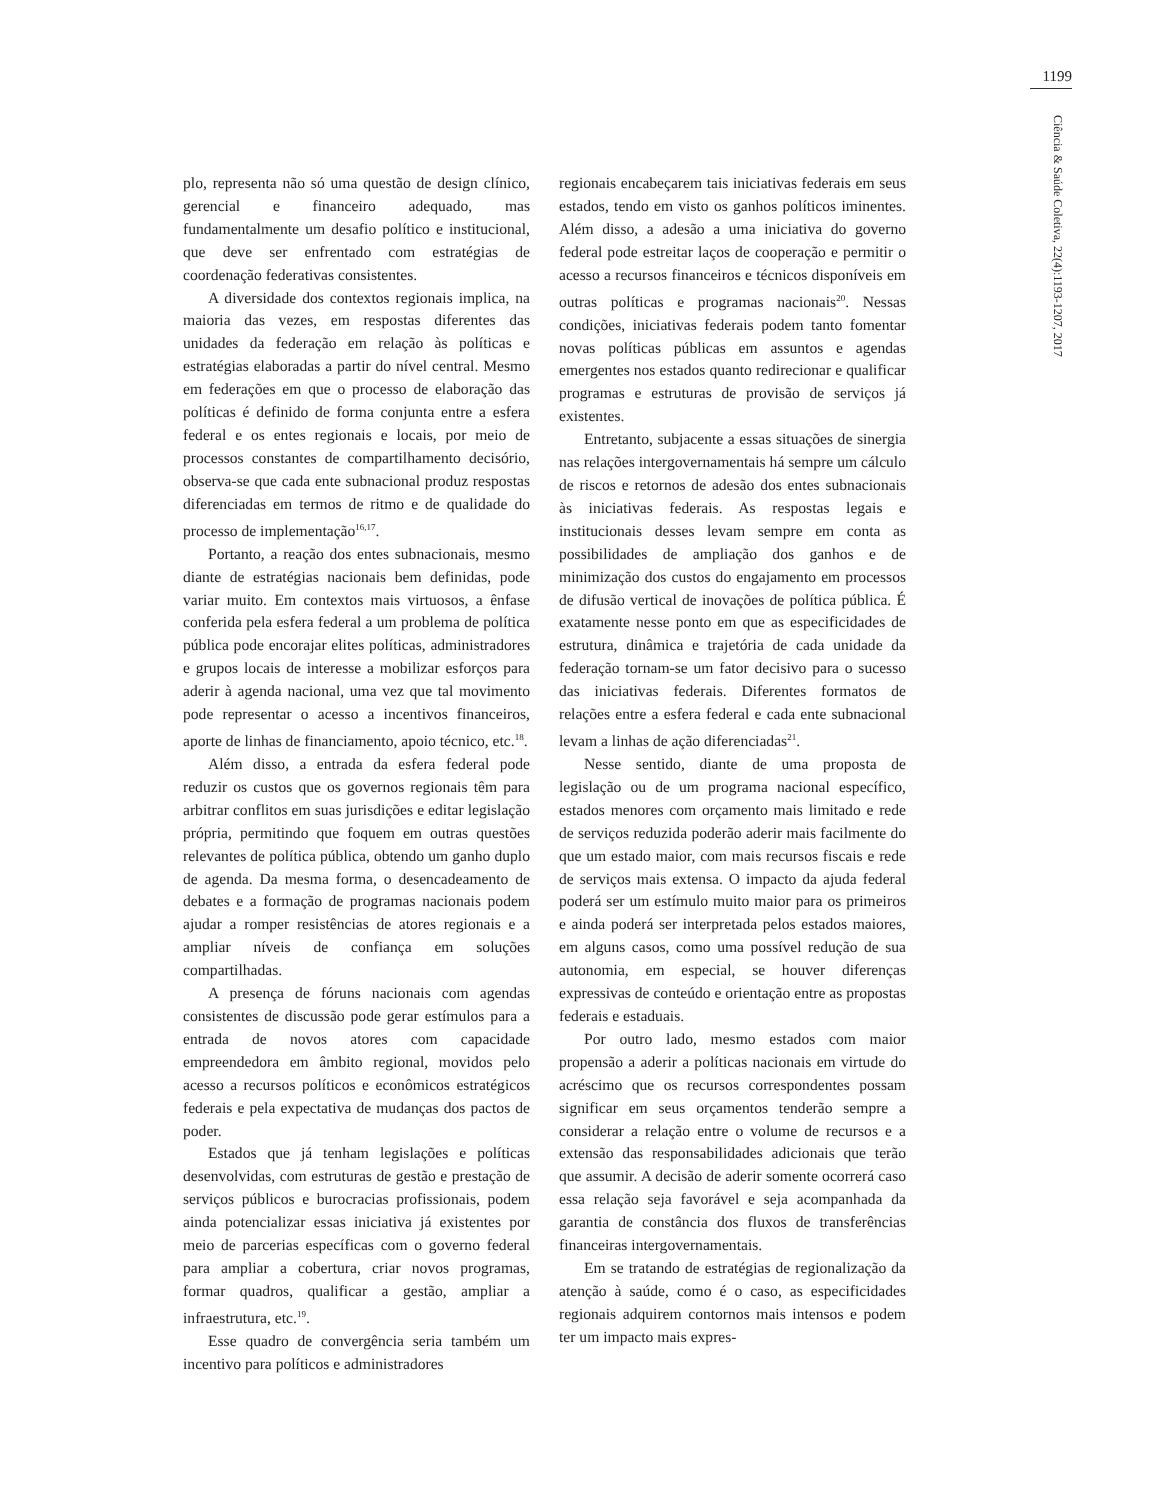1199
Ciência & Saúde Coletiva, 22(4):1193-1207, 2017
plo, representa não só uma questão de design clínico, gerencial e financeiro adequado, mas fundamentalmente um desafio político e institucional, que deve ser enfrentado com estratégias de coordenação federativas consistentes.
A diversidade dos contextos regionais implica, na maioria das vezes, em respostas diferentes das unidades da federação em relação às políticas e estratégias elaboradas a partir do nível central. Mesmo em federações em que o processo de elaboração das políticas é definido de forma conjunta entre a esfera federal e os entes regionais e locais, por meio de processos constantes de compartilhamento decisório, observa-se que cada ente subnacional produz respostas diferenciadas em termos de ritmo e de qualidade do processo de implementação<sup>16,17</sup>.
Portanto, a reação dos entes subnacionais, mesmo diante de estratégias nacionais bem definidas, pode variar muito. Em contextos mais virtuosos, a ênfase conferida pela esfera federal a um problema de política pública pode encorajar elites políticas, administradores e grupos locais de interesse a mobilizar esforços para aderir à agenda nacional, uma vez que tal movimento pode representar o acesso a incentivos financeiros, aporte de linhas de financiamento, apoio técnico, etc.<sup>18</sup>.
Além disso, a entrada da esfera federal pode reduzir os custos que os governos regionais têm para arbitrar conflitos em suas jurisdições e editar legislação própria, permitindo que foquem em outras questões relevantes de política pública, obtendo um ganho duplo de agenda. Da mesma forma, o desencadeamento de debates e a formação de programas nacionais podem ajudar a romper resistências de atores regionais e a ampliar níveis de confiança em soluções compartilhadas.
A presença de fóruns nacionais com agendas consistentes de discussão pode gerar estímulos para a entrada de novos atores com capacidade empreendedora em âmbito regional, movidos pelo acesso a recursos políticos e econômicos estratégicos federais e pela expectativa de mudanças dos pactos de poder.
Estados que já tenham legislações e políticas desenvolvidas, com estruturas de gestão e prestação de serviços públicos e burocracias profissionais, podem ainda potencializar essas iniciativa já existentes por meio de parcerias específicas com o governo federal para ampliar a cobertura, criar novos programas, formar quadros, qualificar a gestão, ampliar a infraestrutura, etc.<sup>19</sup>.
Esse quadro de convergência seria também um incentivo para políticos e administradores
regionais encabeçarem tais iniciativas federais em seus estados, tendo em visto os ganhos políticos iminentes. Além disso, a adesão a uma iniciativa do governo federal pode estreitar laços de cooperação e permitir o acesso a recursos financeiros e técnicos disponíveis em outras políticas e programas nacionais<sup>20</sup>. Nessas condições, iniciativas federais podem tanto fomentar novas políticas públicas em assuntos e agendas emergentes nos estados quanto redirecionar e qualificar programas e estruturas de provisão de serviços já existentes.
Entretanto, subjacente a essas situações de sinergia nas relações intergovernamentais há sempre um cálculo de riscos e retornos de adesão dos entes subnacionais às iniciativas federais. As respostas legais e institucionais desses levam sempre em conta as possibilidades de ampliação dos ganhos e de minimização dos custos do engajamento em processos de difusão vertical de inovações de política pública. É exatamente nesse ponto em que as especificidades de estrutura, dinâmica e trajetória de cada unidade da federação tornam-se um fator decisivo para o sucesso das iniciativas federais. Diferentes formatos de relações entre a esfera federal e cada ente subnacional levam a linhas de ação diferenciadas<sup>21</sup>.
Nesse sentido, diante de uma proposta de legislação ou de um programa nacional específico, estados menores com orçamento mais limitado e rede de serviços reduzida poderão aderir mais facilmente do que um estado maior, com mais recursos fiscais e rede de serviços mais extensa. O impacto da ajuda federal poderá ser um estímulo muito maior para os primeiros e ainda poderá ser interpretada pelos estados maiores, em alguns casos, como uma possível redução de sua autonomia, em especial, se houver diferenças expressivas de conteúdo e orientação entre as propostas federais e estaduais.
Por outro lado, mesmo estados com maior propensão a aderir a políticas nacionais em virtude do acréscimo que os recursos correspondentes possam significar em seus orçamentos tenderão sempre a considerar a relação entre o volume de recursos e a extensão das responsabilidades adicionais que terão que assumir. A decisão de aderir somente ocorrerá caso essa relação seja favorável e seja acompanhada da garantia de constância dos fluxos de transferências financeiras intergovernamentais.
Em se tratando de estratégias de regionalização da atenção à saúde, como é o caso, as especificidades regionais adquirem contornos mais intensos e podem ter um impacto mais expres-